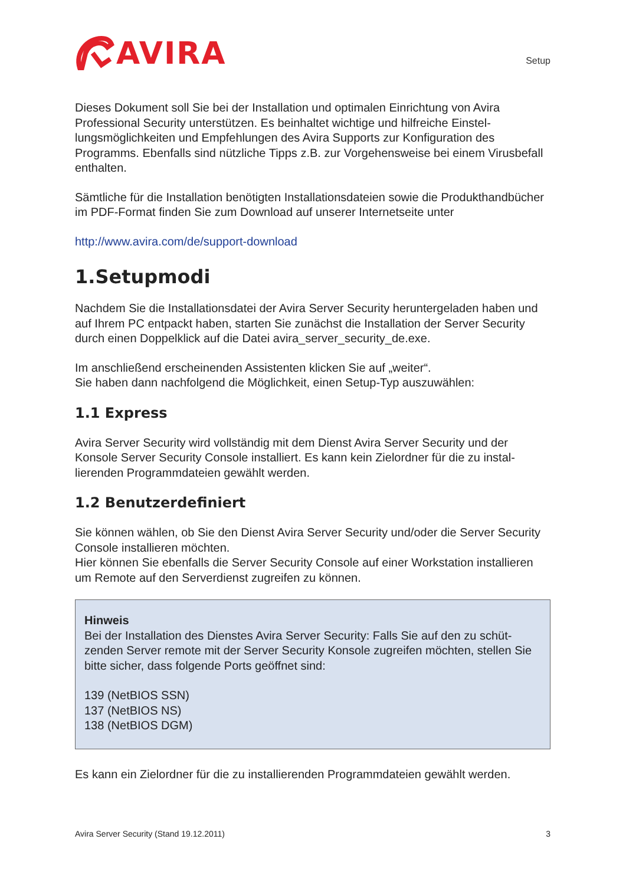AVIRA
Setup
Dieses Dokument soll Sie bei der Installation und optimalen Einrichtung von Avira Professional Security unterstützen. Es beinhaltet wichtige und hilfreiche Einstel­lungsmöglichkeiten und Empfehlungen des Avira Supports zur Konfiguration des Programms. Ebenfalls sind nützliche Tipps z.B. zur Vorgehensweise bei einem Virus­befall enthalten.
Sämtliche für die Installation benötigten Installationsdateien sowie die Produkthand­bücher im PDF-Format finden Sie zum Download auf unserer Internetseite unter
http://www.avira.com/de/support-download
1.Setupmodi
Nachdem Sie die Installationsdatei der Avira Server Security heruntergeladen haben und auf Ihrem PC entpackt haben, starten Sie zunächst die Installation der Server Security durch einen Doppelklick auf die Datei avira_server_security_de.exe.
Im anschließend erscheinenden Assistenten klicken Sie auf „weiter“.
Sie haben dann nachfolgend die Möglichkeit, einen Setup-Typ auszuwählen:
1.1 Express
Avira Server Security wird vollständig mit dem Dienst Avira Server Security und der Konsole Server Security Console installiert. Es kann kein Zielordner für die zu instal­lierenden Programmdateien gewählt werden.
1.2 Benutzerdefiniert
Sie können wählen, ob Sie den Dienst Avira Server Security und/oder die Server Se­curity Console installieren möchten.
Hier können Sie ebenfalls die Server Security Console auf einer Workstation installie­ren um Remote auf den Serverdienst zugreifen zu können.
Hinweis
Bei der Installation des Dienstes Avira Server Security: Falls Sie auf den zu schüt­zenden Server remote mit der Server Security Konsole zugreifen möchten, stellen Sie bitte sicher, dass folgende Ports geöffnet sind:
139 (NetBIOS SSN)
137 (NetBIOS NS)
138 (NetBIOS DGM)
Es kann ein Zielordner für die zu installierenden Programmdateien gewählt werden.
Avira Server Security (Stand 19.12.2011) 3